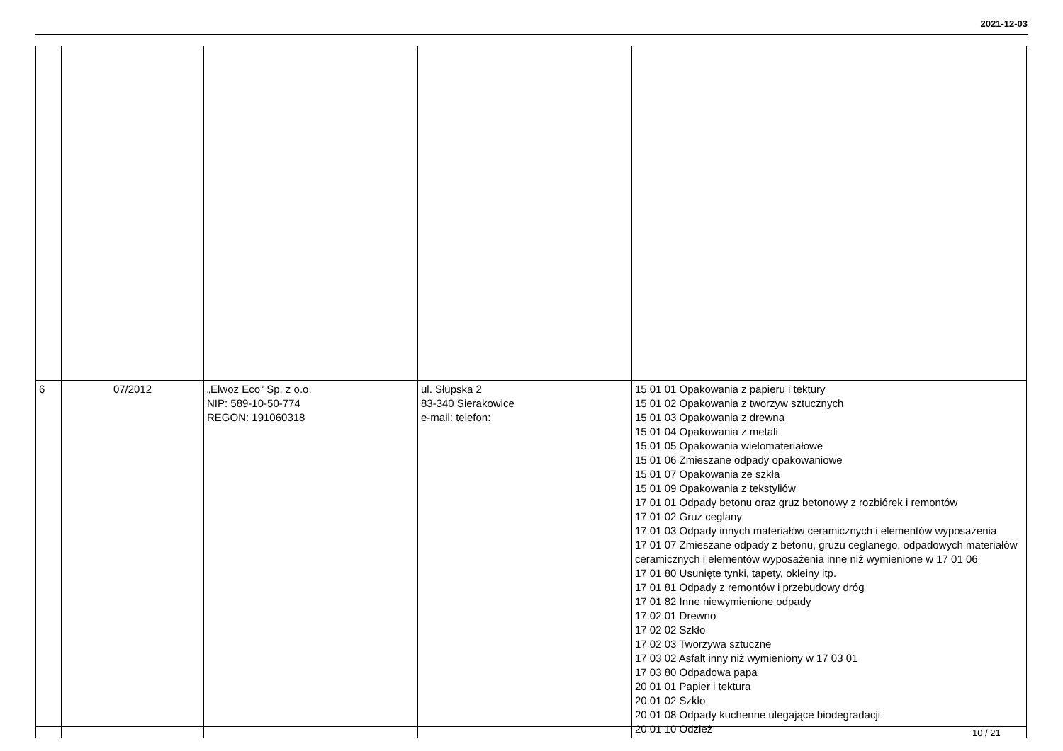2021-12-03
| 6 | 07/2012 | „Elwoz Eco” Sp. z o.o. NIP: 589-10-50-774 REGON: 191060318 | ul. Słupska 2 83-340 Sierakowice e-mail: telefon: | 15 01 01 Opakowania z papieru i tektury 15 01 02 Opakowania z tworzyw sztucznych 15 01 03 Opakowania z drewna 15 01 04 Opakowania z metali 15 01 05 Opakowania wielomateriałowe 15 01 06 Zmieszane odpady opakowaniowe 15 01 07 Opakowania ze szkła 15 01 09 Opakowania z tekstyliów 17 01 01 Odpady betonu oraz gruz betonowy z rozbiórek i remontów 17 01 02 Gruz ceglany 17 01 03 Odpady innych materiałów ceramicznych i elementów wyposażenia 17 01 07 Zmieszane odpady z betonu, gruzu ceglanego, odpadowych materiałów ceramicznych i elementów wyposażenia inne niż wymienione w 17 01 06 17 01 80 Usunięte tynki, tapety, okleiny itp. 17 01 81 Odpady z remontów i przebudowy dróg 17 01 82 Inne niewymienione odpady 17 02 01 Drewno 17 02 02 Szkło 17 02 03 Tworzywa sztuczne 17 03 02 Asfalt inny niż wymieniony w 17 03 01 17 03 80 Odpadowa papa 20 01 01 Papier i tektura 20 01 02 Szkło 20 01 08 Odpady kuchenne ulegające biodegradacji 20 01 10 Odzież |
10 / 21